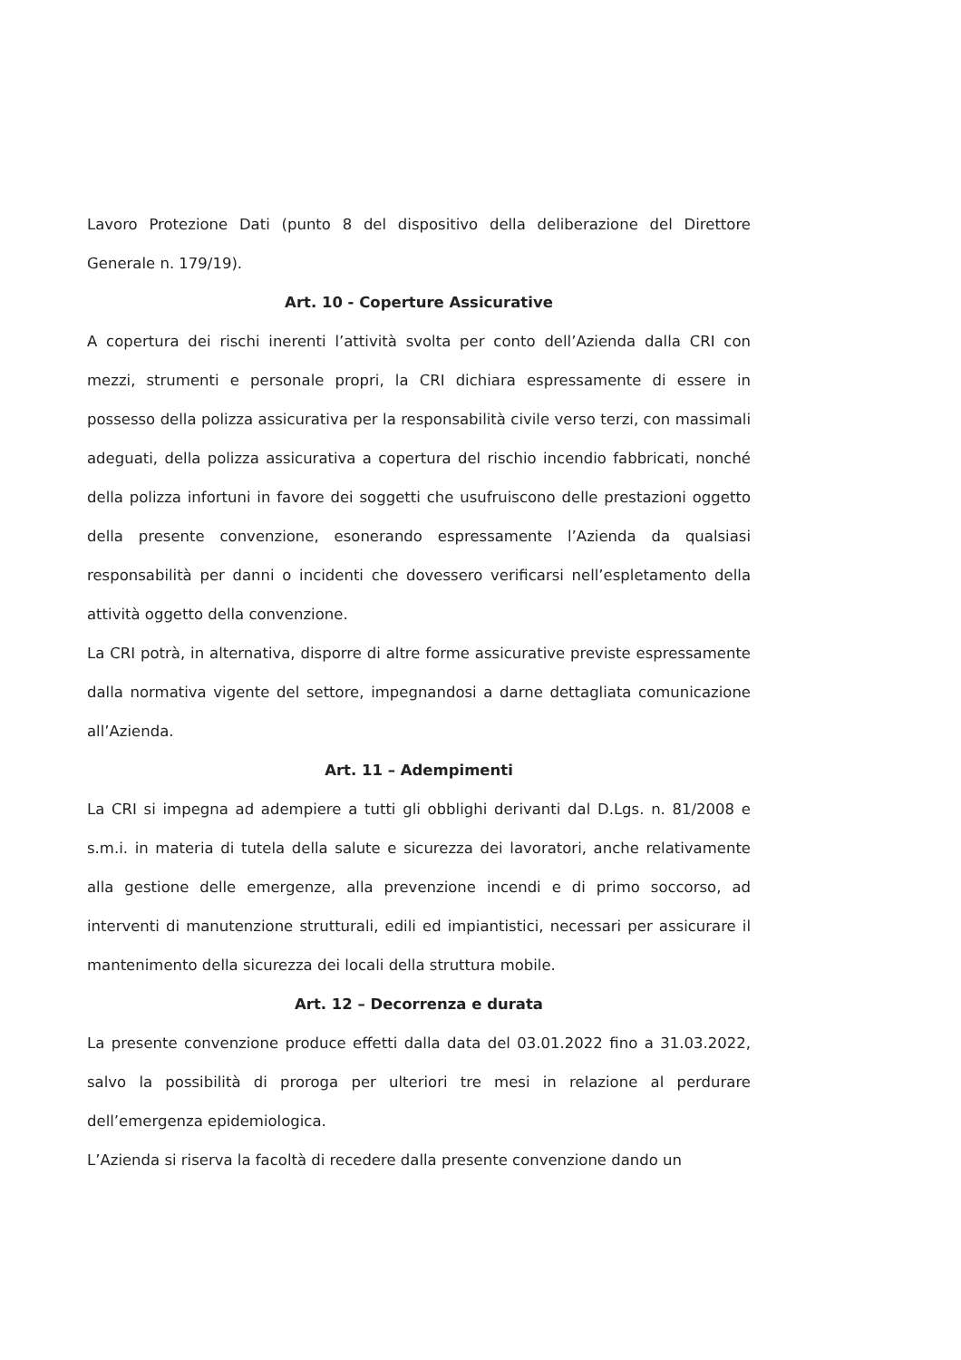Lavoro Protezione Dati (punto 8 del dispositivo della deliberazione del Direttore Generale n. 179/19).
Art. 10 - Coperture Assicurative
A copertura dei rischi inerenti l’attività svolta per conto dell’Azienda dalla CRI con mezzi, strumenti e personale propri, la CRI dichiara espressamente di essere in possesso della polizza assicurativa per la responsabilità civile verso terzi, con massimali adeguati, della polizza assicurativa a copertura del rischio incendio fabbricati, nonché della polizza infortuni in favore dei soggetti che usufruiscono delle prestazioni oggetto della presente convenzione, esonerando espressamente l’Azienda da qualsiasi responsabilità per danni o incidenti che dovessero verificarsi nell’espletamento della attività oggetto della convenzione.
La CRI potrà, in alternativa, disporre di altre forme assicurative previste espressamente dalla normativa vigente del settore, impegnandosi a darne dettagliata comunicazione all’Azienda.
Art. 11 – Adempimenti
La CRI si impegna ad adempiere a tutti gli obblighi derivanti dal D.Lgs. n. 81/2008 e s.m.i. in materia di tutela della salute e sicurezza dei lavoratori, anche relativamente alla gestione delle emergenze, alla prevenzione incendi e di primo soccorso, ad interventi di manutenzione strutturali, edili ed impiantistici, necessari per assicurare il mantenimento della sicurezza dei locali della struttura mobile.
Art. 12 – Decorrenza e durata
La presente convenzione produce effetti dalla data del 03.01.2022 fino a 31.03.2022, salvo la possibilità di proroga per ulteriori tre mesi in relazione al perdurare dell’emergenza epidemiologica.
L’Azienda si riserva la facoltà di recedere dalla presente convenzione dando un